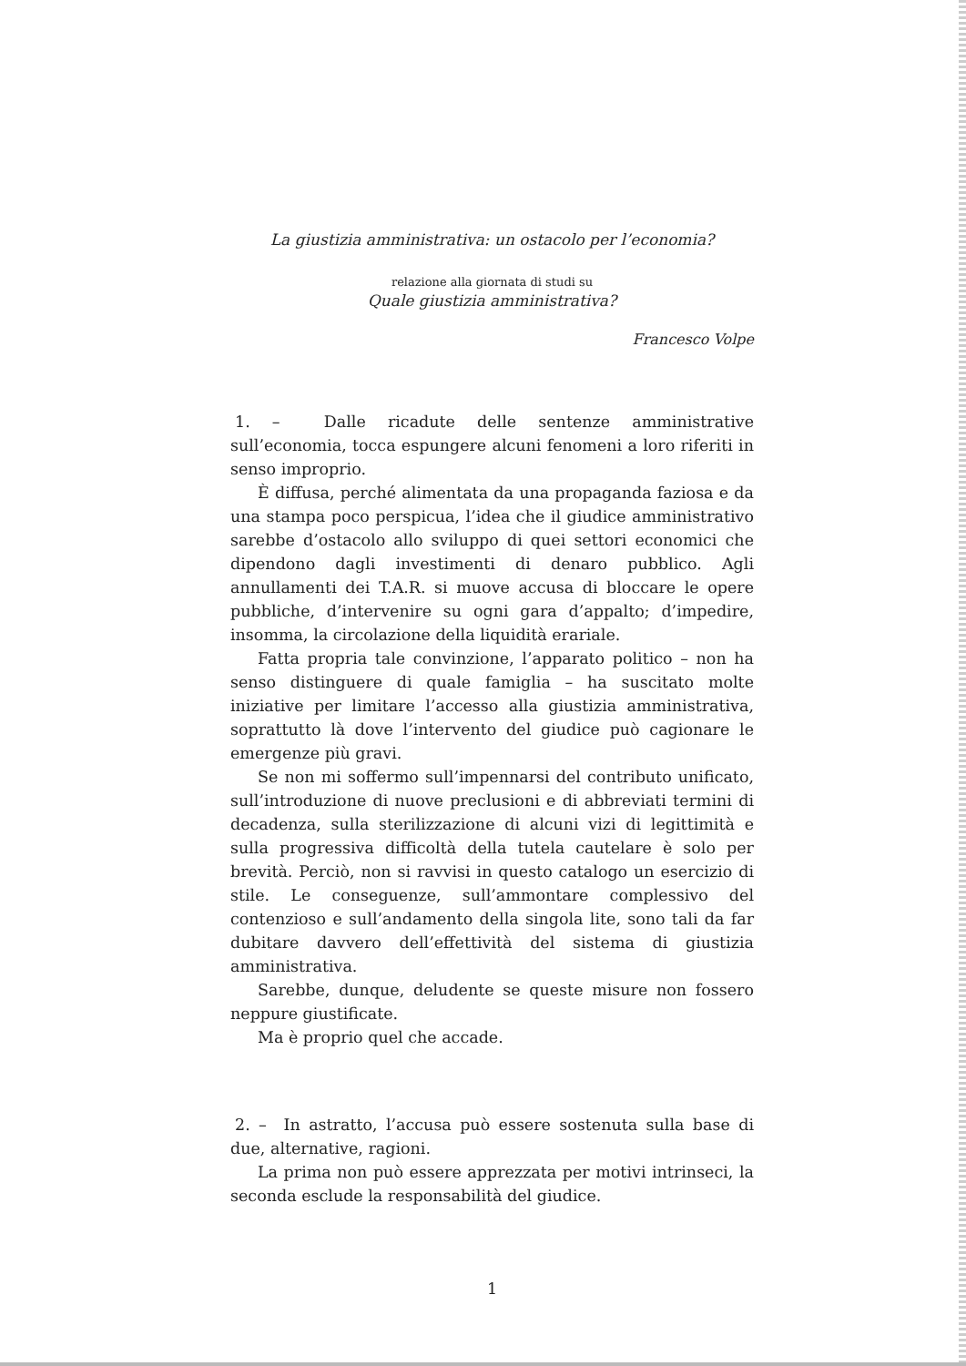La giustizia amministrativa: un ostacolo per l’economia?
relazione alla giornata di studi su
Quale giustizia amministrativa?
Francesco Volpe
1. – Dalle ricadute delle sentenze amministrative sull’economia, tocca espungere alcuni fenomeni a loro riferiti in senso improprio.
È diffusa, perché alimentata da una propaganda faziosa e da una stampa poco perspicua, l’idea che il giudice amministrativo sarebbe d’ostacolo allo sviluppo di quei settori economici che dipendono dagli investimenti di denaro pubblico. Agli annullamenti dei T.A.R. si muove accusa di bloccare le opere pubbliche, d’intervenire su ogni gara d’appalto; d’impedire, insomma, la circolazione della liquidità erariale.
Fatta propria tale convinzione, l’apparato politico – non ha senso distinguere di quale famiglia – ha suscitato molte iniziative per limitare l’accesso alla giustizia amministrativa, soprattutto là dove l’intervento del giudice può cagionare le emergenze più gravi.
Se non mi soffermo sull’impennarsi del contributo unificato, sull’introduzione di nuove preclusioni e di abbreviati termini di decadenza, sulla sterilizzazione di alcuni vizi di legittimità e sulla progressiva difficoltà della tutela cautelare è solo per brevità. Perciò, non si ravvisi in questo catalogo un esercizio di stile. Le conseguenze, sull’ammontare complessivo del contenzioso e sull’andamento della singola lite, sono tali da far dubitare davvero dell’effettività del sistema di giustizia amministrativa.
Sarebbe, dunque, deludente se queste misure non fossero neppure giustificate.
Ma è proprio quel che accade.
2. – In astratto, l’accusa può essere sostenuta sulla base di due, alternative, ragioni.
La prima non può essere apprezzata per motivi intrinseci, la seconda esclude la responsabilità del giudice.
1